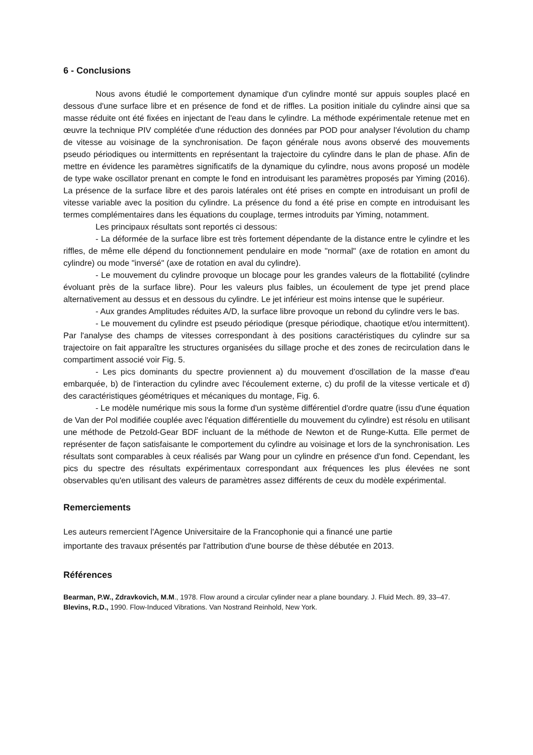6 - Conclusions
Nous avons étudié le comportement dynamique d'un cylindre monté sur appuis souples placé en dessous d'une surface libre et en présence de fond et de riffles. La position initiale du cylindre ainsi que sa masse réduite ont été fixées en injectant de l'eau dans le cylindre. La méthode expérimentale retenue met en œuvre la technique PIV complétée d'une réduction des données par POD pour analyser l'évolution du champ de vitesse au voisinage de la synchronisation. De façon générale nous avons observé des mouvements pseudo périodiques ou intermittents en représentant la trajectoire du cylindre dans le plan de phase. Afin de mettre en évidence les paramètres significatifs de la dynamique du cylindre, nous avons proposé un modèle de type wake oscillator prenant en compte le fond en introduisant les paramètres proposés par Yiming (2016). La présence de la surface libre et des parois latérales ont été prises en compte en introduisant un profil de vitesse variable avec la position du cylindre. La présence du fond a été prise en compte en introduisant les termes complémentaires dans les équations du couplage, termes introduits par Yiming, notamment.
Les principaux résultats sont reportés ci dessous:
- La déformée de la surface libre est très fortement dépendante de la distance entre le cylindre et les riffles, de même elle dépend du fonctionnement pendulaire en mode "normal" (axe de rotation en amont du cylindre) ou mode "inversé" (axe de rotation en aval du cylindre).
- Le mouvement du cylindre provoque un blocage pour les grandes valeurs de la flottabilité (cylindre évoluant près de la surface libre). Pour les valeurs plus faibles, un écoulement de type jet prend place alternativement au dessus et en dessous du cylindre. Le jet inférieur est moins intense que le supérieur.
- Aux grandes Amplitudes réduites A/D, la surface libre provoque un rebond du cylindre vers le bas.
- Le mouvement du cylindre est pseudo périodique (presque périodique, chaotique et/ou intermittent). Par l'analyse des champs de vitesses correspondant à des positions caractéristiques du cylindre sur sa trajectoire on fait apparaître les structures organisées du sillage proche et des zones de recirculation dans le compartiment associé voir Fig. 5.
- Les pics dominants du spectre proviennent a) du mouvement d'oscillation de la masse d'eau embarquée, b) de l'interaction du cylindre avec l'écoulement externe, c) du profil de la vitesse verticale et d) des caractéristiques géométriques et mécaniques du montage, Fig. 6.
- Le modèle numérique mis sous la forme d'un système différentiel d'ordre quatre (issu d'une équation de Van der Pol modifiée couplée avec l'équation différentielle du mouvement du cylindre) est résolu en utilisant une méthode de Petzold-Gear BDF incluant de la méthode de Newton et de Runge-Kutta. Elle permet de représenter de façon satisfaisante le comportement du cylindre au voisinage et lors de la synchronisation. Les résultats sont comparables à ceux réalisés par Wang pour un cylindre en présence d'un fond. Cependant, les pics du spectre des résultats expérimentaux correspondant aux fréquences les plus élevées ne sont observables qu'en utilisant des valeurs de paramètres assez différents de ceux du modèle expérimental.
Remerciements
Les auteurs remercient l'Agence Universitaire de la Francophonie qui a financé une partie
importante des travaux présentés par l'attribution d'une bourse de thèse débutée en 2013.
Références
Bearman, P.W., Zdravkovich, M.M., 1978. Flow around a circular cylinder near a plane boundary. J. Fluid Mech. 89, 33–47.
Blevins, R.D., 1990. Flow-Induced Vibrations. Van Nostrand Reinhold, New York.